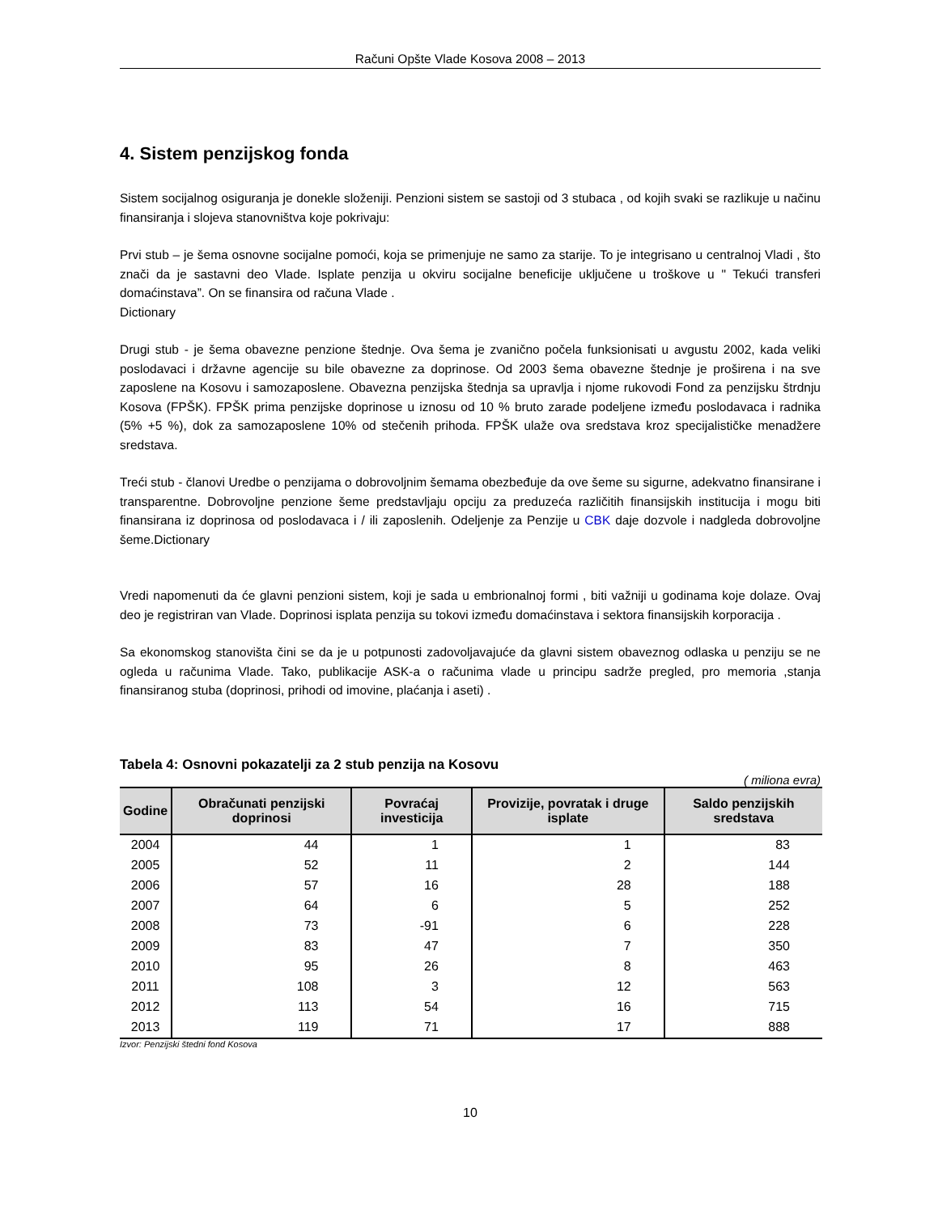Računi Opšte Vlade Kosova 2008 – 2013
4. Sistem penzijskog fonda
Sistem socijalnog osiguranja je donekle složeniji. Penzioni sistem se sastoji od 3 stubaca , od kojih svaki se razlikuje u načinu finansiranja i slojeva stanovništva koje pokrivaju:
Prvi stub – je šema osnovne socijalne pomoći, koja se primenjuje ne samo za starije. To je integrisano u centralnoj Vladi , što znači da je sastavni deo Vlade. Isplate penzija u okviru socijalne beneficije uključene u troškove u " Tekući transferi domaćinstava”. On se finansira od računa Vlade .
Dictionary
Drugi stub - je šema obavezne penzione štednje. Ova šema je zvanično počela funksionisati u avgustu 2002, kada veliki poslodavaci i državne agencije su bile obavezne za doprinose. Od 2003 šema obavezne štednje je proširena i na sve zaposlene na Kosovu i samozaposlene. Obavezna penzijska štednja sa upravlja i njome rukovodi Fond za penzijsku štrdnju Kosova (FPŠK). FPŠK prima penzijske doprinose u iznosu od 10 % bruto zarade podeljene između poslodavaca i radnika (5% +5 %), dok za samozaposlene 10% od stečenih prihoda. FPŠK ulaže ova sredstava kroz specijalističke menadžere sredstava.
Treći stub - članovi Uredbe o penzijama o dobrovoljnim šemama obezbeđuje da ove šeme su sigurne, adekvatno finansirane i transparentne. Dobrovoljne penzione šeme predstavljaju opciju za preduzeća različitih finansijskih institucija i mogu biti finansirana iz doprinosa od poslodavaca i / ili zaposlenih. Odeljenje za Penzije u CBK daje dozvole i nadgleda dobrovoljne šeme.Dictionary
Vredi napomenuti da će glavni penzioni sistem, koji je sada u embrionalnoj formi , biti važniji u godinama koje dolaze. Ovaj deo je registriran van Vlade. Doprinosi isplata penzija su tokovi između domaćinstava i sektora finansijskih korporacija .
Sa ekonomskog stanovišta čini se da je u potpunosti zadovoljavajuće da glavni sistem obaveznog odlaska u penziju se ne ogleda u računima Vlade. Tako, publikacije ASK-a o računima vlade u principu sadrže pregled, pro memoria ,stanja finansiranog stuba (doprinosi, prihodi od imovine, plaćanja i aseti) .
Tabela 4: Osnovni pokazatelji za 2 stub penzija na Kosovu
( miliona evra)
| Godine | Obračunati penzijski doprinosi | Povraćaj investicija | Provizije, povratak i druge isplate | Saldo penzijskih sredstava |
| --- | --- | --- | --- | --- |
| 2004 | 44 | 1 | 1 | 83 |
| 2005 | 52 | 11 | 2 | 144 |
| 2006 | 57 | 16 | 28 | 188 |
| 2007 | 64 | 6 | 5 | 252 |
| 2008 | 73 | -91 | 6 | 228 |
| 2009 | 83 | 47 | 7 | 350 |
| 2010 | 95 | 26 | 8 | 463 |
| 2011 | 108 | 3 | 12 | 563 |
| 2012 | 113 | 54 | 16 | 715 |
| 2013 | 119 | 71 | 17 | 888 |
Izvor: Penzijski štedni fond Kosova
10